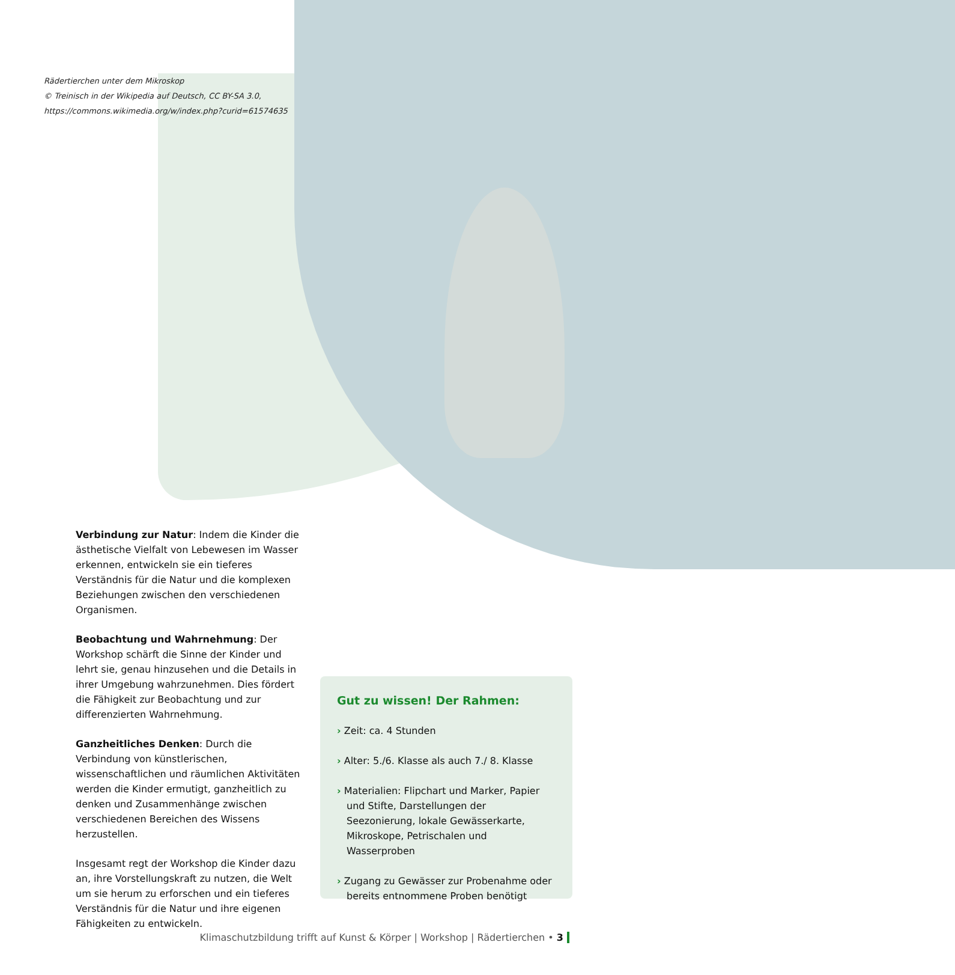Rädertierchen unter dem Mikroskop
© Treinisch in der Wikipedia auf Deutsch, CC BY-SA 3.0,
https://commons.wikimedia.org/w/index.php?curid=61574635
Verbindung zur Natur: Indem die Kinder die ästhetische Vielfalt von Lebewesen im Wasser erkennen, entwickeln sie ein tieferes Verständnis für die Natur und die komplexen Beziehungen zwischen den verschiedenen Organismen.
Beobachtung und Wahrnehmung: Der Workshop schärft die Sinne der Kinder und lehrt sie, genau hinzusehen und die Details in ihrer Umgebung wahrzunehmen. Dies fördert die Fähigkeit zur Beobachtung und zur differenzierten Wahrnehmung.
Ganzheitliches Denken: Durch die Verbindung von künstlerischen, wissenschaftlichen und räumlichen Aktivitäten werden die Kinder ermutigt, ganzheitlich zu denken und Zusammenhänge zwischen verschiedenen Bereichen des Wissens herzustellen.
Insgesamt regt der Workshop die Kinder dazu an, ihre Vorstellungskraft zu nutzen, die Welt um sie herum zu erforschen und ein tieferes Verständnis für die Natur und ihre eigenen Fähigkeiten zu entwickeln.
Gut zu wissen! Der Rahmen:
› Zeit: ca. 4 Stunden
› Alter: 5./6. Klasse als auch 7./ 8. Klasse
› Materialien: Flipchart und Marker, Papier und Stifte, Darstellungen der Seezonierung, lokale Gewässerkarte, Mikroskope, Petrischalen und Wasserproben
› Zugang zu Gewässer zur Probenahme oder bereits entnommene Proben benötigt
Klimaschutzbildung trifft auf Kunst & Körper | Workshop | Rädertierchen • 3